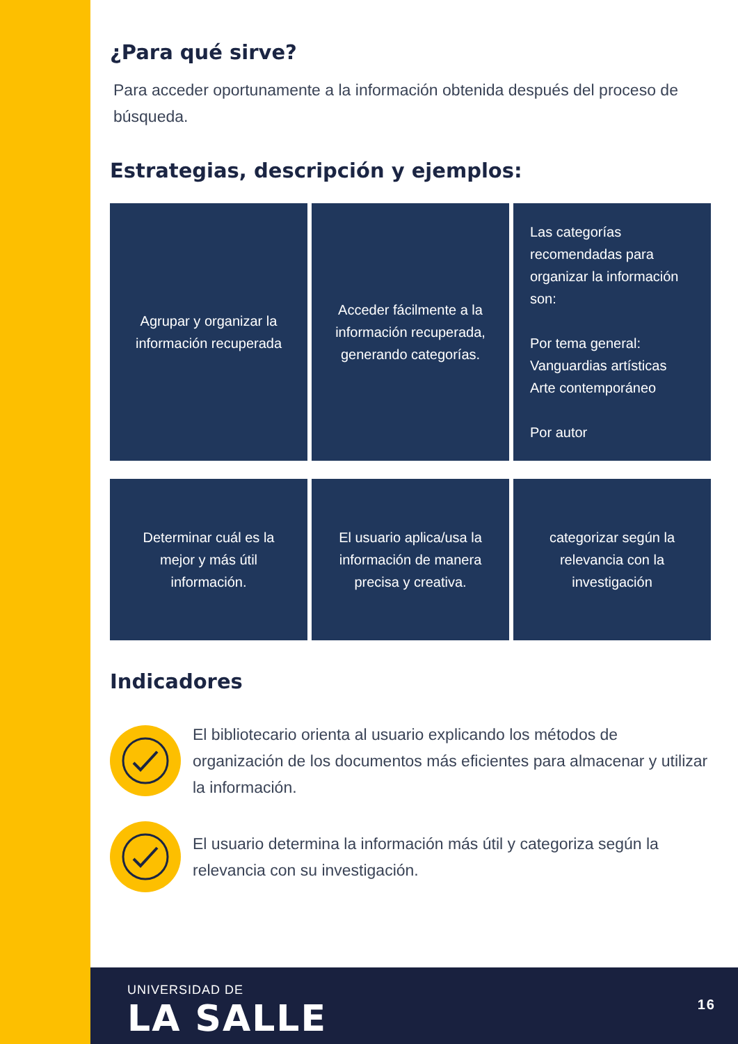¿Para qué sirve?
Para acceder oportunamente a la información obtenida después del proceso de búsqueda.
Estrategias, descripción y ejemplos:
| Agrupar y organizar la información recuperada | Acceder fácilmente a la información recuperada, generando categorías. | Las categorías recomendadas para organizar la información son: Por tema general: Vanguardias artísticas Arte contemporáneo Por autor |
| Determinar cuál es la mejor y más útil información. | El usuario aplica/usa la información de manera precisa y creativa. | categorizar según la relevancia con la investigación |
Indicadores
El bibliotecario orienta al usuario explicando los métodos de organización de los documentos más eficientes para almacenar y utilizar la información.
El usuario determina la información más útil y categoriza según la relevancia con su investigación.
UNIVERSIDAD DE
LA SALLE
16